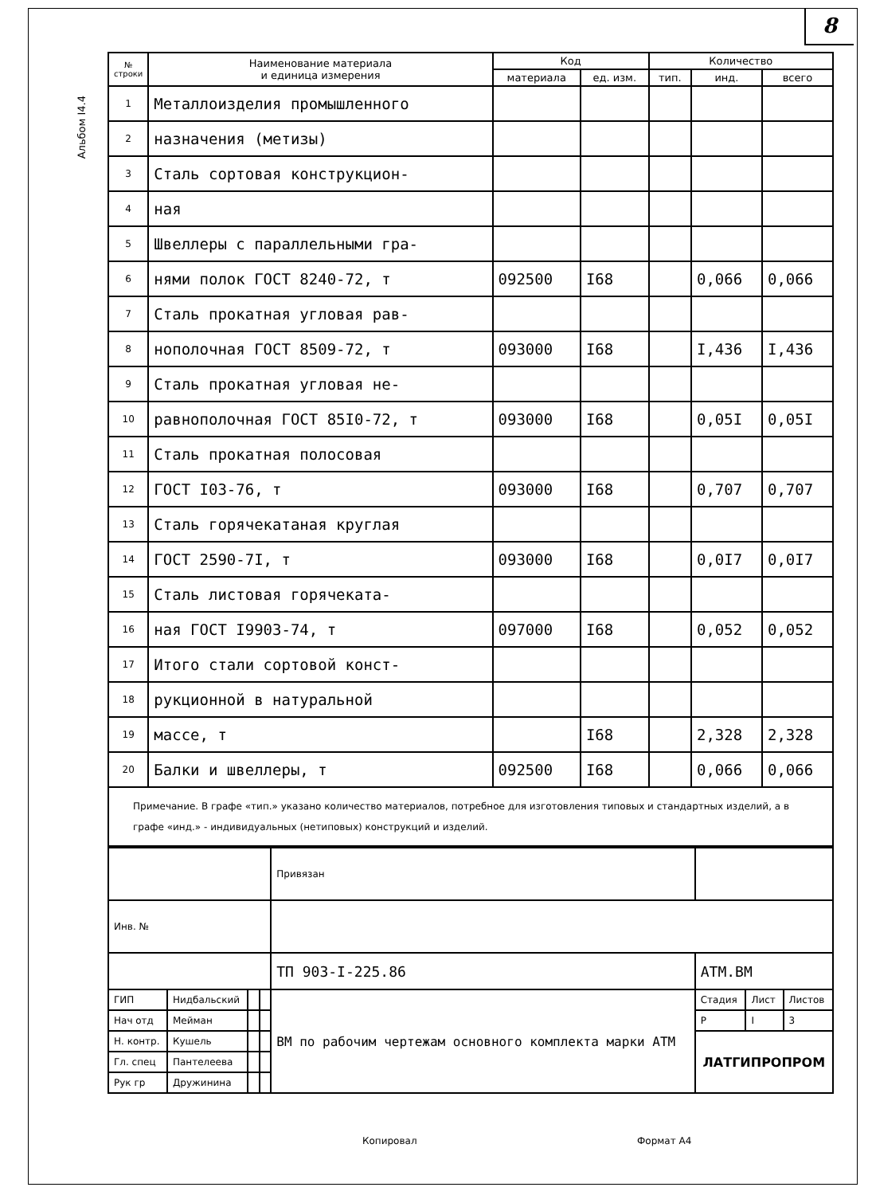8
Альбом I4.4
| № строки | Наименование материала и единица измерения | Код | | Количество | | |
| --- | --- | --- | --- | --- | --- | --- |
| | | материала | ед. изм. | тип. | инд. | всего |
| 1 | Металлоизделия промышленного | | | | | |
| 2 | назначения (метизы) | | | | | |
| 3 | Сталь сортовая конструкцион- | | | | | |
| 4 | ная | | | | | |
| 5 | Швеллеры с параллельными гра- | | | | | |
| 6 | нями полок ГОСТ 8240-72, т | 092500 | I68 | | 0,066 | 0,066 |
| 7 | Сталь прокатная угловая рав- | | | | | |
| 8 | нополочная ГОСТ 8509-72, т | 093000 | I68 | | I,436 | I,436 |
| 9 | Сталь прокатная угловая не- | | | | | |
| 10 | равнополочная ГОСТ 85I0-72, т | 093000 | I68 | | 0,05I | 0,05I |
| 11 | Сталь прокатная полосовая | | | | | |
| 12 | ГОСТ I03-76, т | 093000 | I68 | | 0,707 | 0,707 |
| 13 | Сталь горячекатаная круглая | | | | | |
| 14 | ГОСТ 2590-7I, т | 093000 | I68 | | 0,0I7 | 0,0I7 |
| 15 | Сталь листовая горячеката- | | | | | |
| 16 | ная ГОСТ I9903-74, т | 097000 | I68 | | 0,052 | 0,052 |
| 17 | Итого стали сортовой конст- | | | | | |
| 18 | рукционной в натуральной | | | | | |
| 19 | массе, т | | I68 | | 2,328 | 2,328 |
| 20 | Балки и швеллеры, т | 092500 | I68 | | 0,066 | 0,066 |
Примечание. В графе «тип.» указано количество материалов, потребное для изготовления типовых и стандартных изделий, а в графе «инд.» - индивидуальных (нетиповых) конструкций и изделий.
| | | | | Привязан | | | |
| Инв. № | | | | | | | |
| | | | | ТП 903-I-225.86 | АТМ.ВМ | | |
| ГИП | Нидбальский | | | ВМ по рабочим чертежам основного комплекта марки АТМ | Стадия | Лист | Листов |
| Нач отд | Мейман | | | | Р | I | 3 |
| Н. контр. | Кушель | | | | ЛАТГИПРОПРОМ | | |
| Гл. спец | Пантелеева | | | | | | |
| Рук гр | Дружинина | | | | | | |
Копировал Формат А4